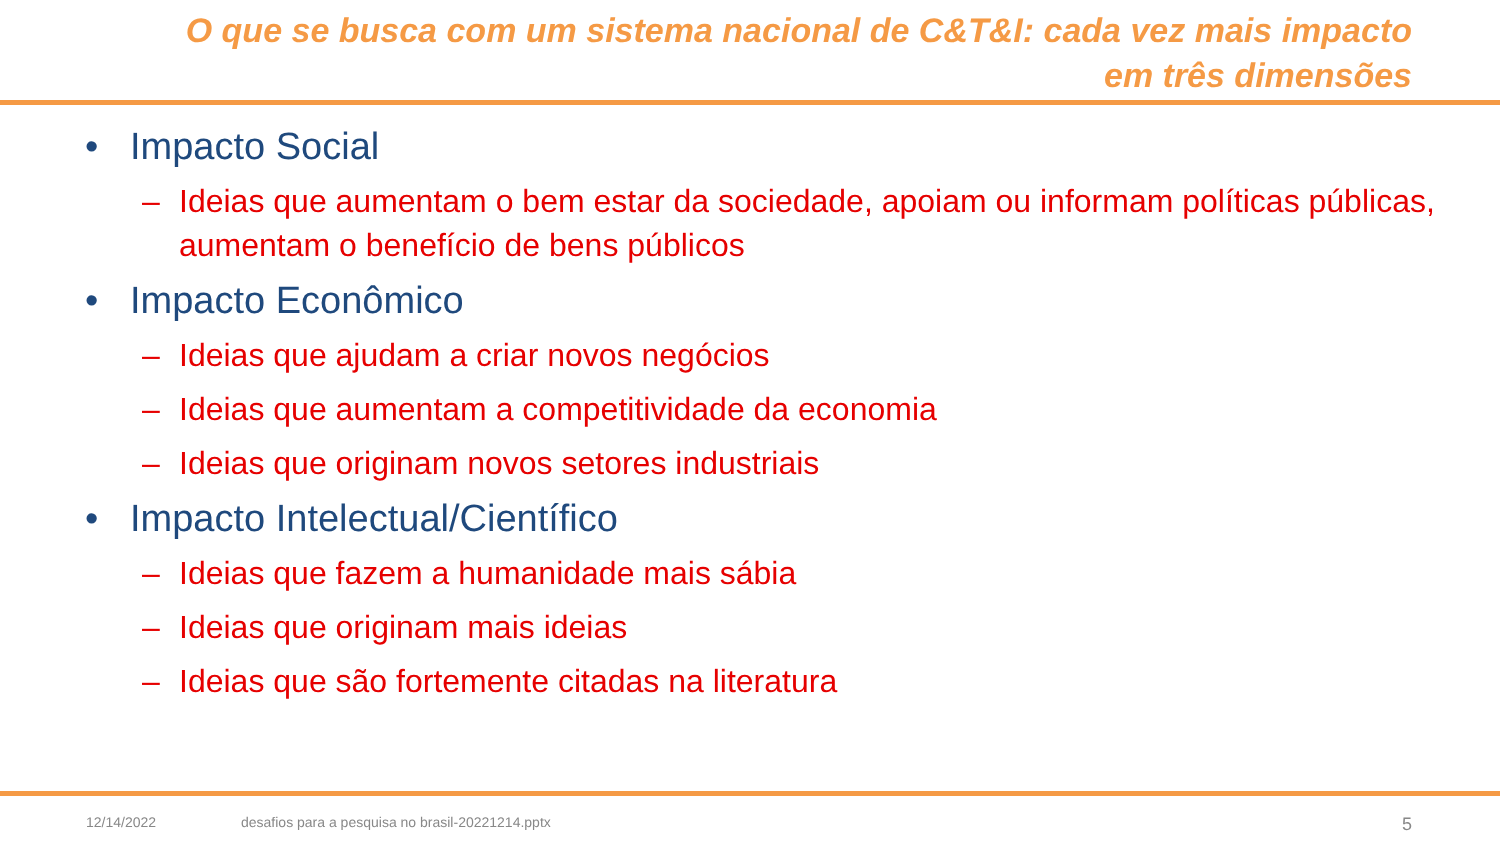O que se busca com um sistema nacional de C&T&I: cada vez mais impacto em três dimensões
• Impacto Social
– Ideias que aumentam o bem estar da sociedade, apoiam ou informam políticas públicas, aumentam o benefício de bens públicos
• Impacto Econômico
– Ideias que ajudam a criar novos negócios
– Ideias que aumentam a competitividade da economia
– Ideias que originam novos setores industriais
• Impacto Intelectual/Científico
– Ideias que fazem a humanidade mais sábia
– Ideias que originam mais ideias
– Ideias que são fortemente citadas na literatura
12/14/2022 desafios para a pesquisa no brasil-20221214.pptx 5